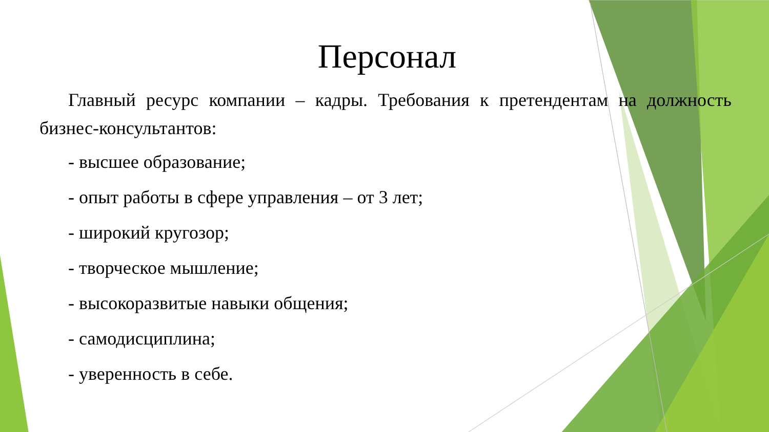Персонал
Главный ресурс компании – кадры. Требования к претендентам на должность бизнес-консультантов:
- высшее образование;
- опыт работы в сфере управления – от 3 лет;
- широкий кругозор;
- творческое мышление;
- высокоразвитые навыки общения;
- самодисциплина;
- уверенность в себе.